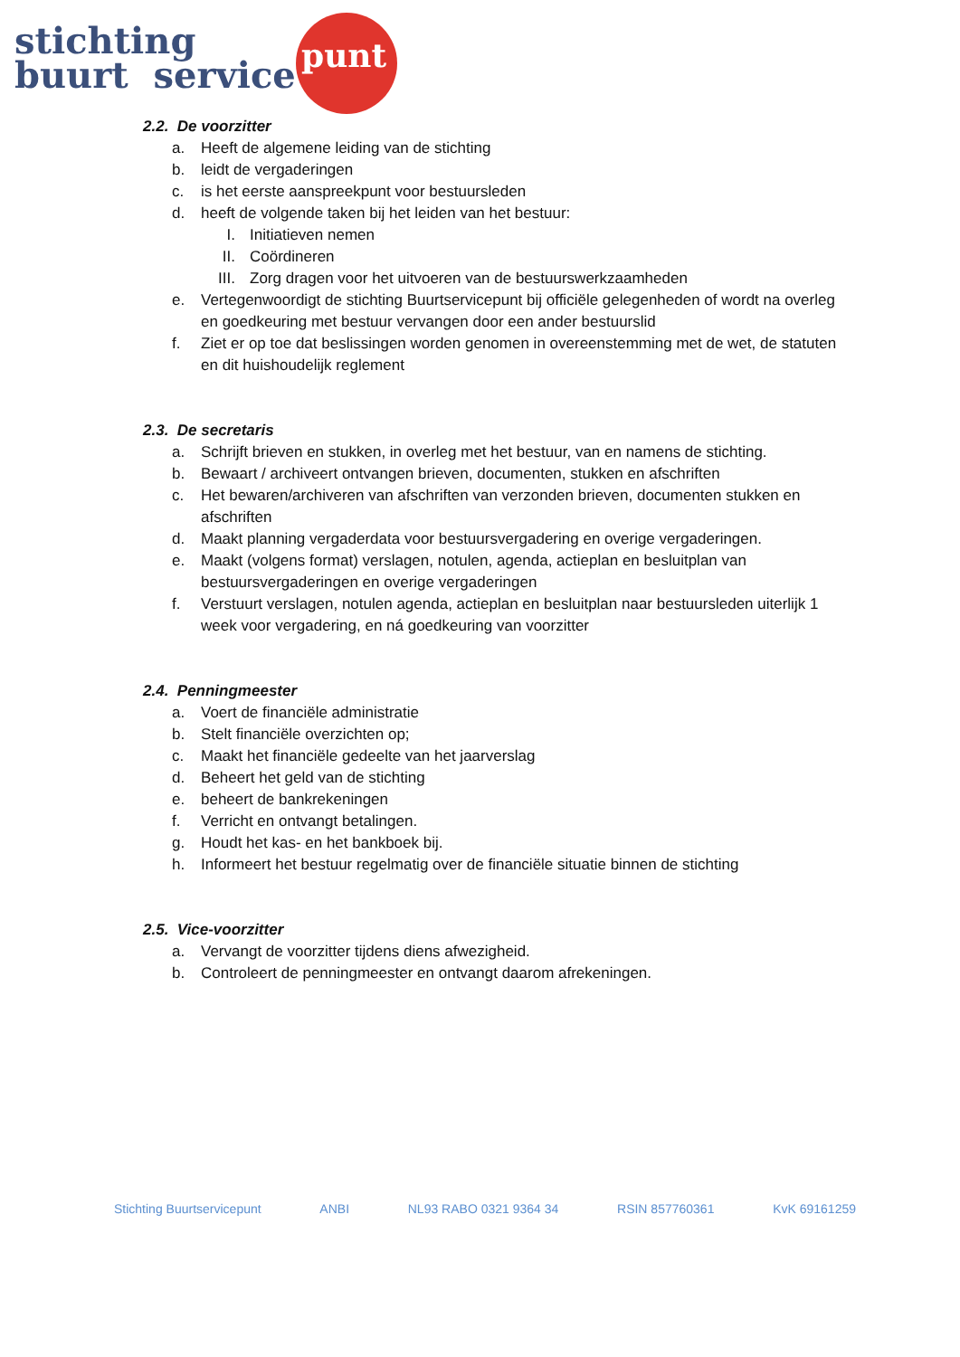stichting
buurt service
punt
2.2. De voorzitter
a. Heeft de algemene leiding van de stichting
b. leidt de vergaderingen
c. is het eerste aanspreekpunt voor bestuursleden
d. heeft de volgende taken bij het leiden van het bestuur:
I. Initiatieven nemen
II. Coördineren
III. Zorg dragen voor het uitvoeren van de bestuurswerkzaamheden
e. Vertegenwoordigt de stichting Buurtservicepunt bij officiële gelegenheden of wordt na overleg en goedkeuring met bestuur vervangen door een ander bestuurslid
f. Ziet er op toe dat beslissingen worden genomen in overeenstemming met de wet, de statuten en dit huishoudelijk reglement
2.3. De secretaris
a. Schrijft brieven en stukken, in overleg met het bestuur, van en namens de stichting.
b. Bewaart / archiveert ontvangen brieven, documenten, stukken en afschriften
c. Het bewaren/archiveren van afschriften van verzonden brieven, documenten stukken en afschriften
d. Maakt planning vergaderdata voor bestuursvergadering en overige vergaderingen.
e. Maakt (volgens format) verslagen, notulen, agenda, actieplan en besluitplan van bestuursvergaderingen en overige vergaderingen
f. Verstuurt verslagen, notulen agenda, actieplan en besluitplan naar bestuursleden uiterlijk 1 week voor vergadering, en ná goedkeuring van voorzitter
2.4. Penningmeester
a. Voert de financiële administratie
b. Stelt financiële overzichten op;
c. Maakt het financiële gedeelte van het jaarverslag
d. Beheert het geld van de stichting
e. beheert de bankrekeningen
f. Verricht en ontvangt betalingen.
g. Houdt het kas- en het bankboek bij.
h. Informeert het bestuur regelmatig over de financiële situatie binnen de stichting
2.5. Vice-voorzitter
a. Vervangt de voorzitter tijdens diens afwezigheid.
b. Controleert de penningmeester en ontvangt daarom afrekeningen.
Stichting Buurtservicepunt ANBI NL93 RABO 0321 9364 34 RSIN 857760361 KvK 69161259